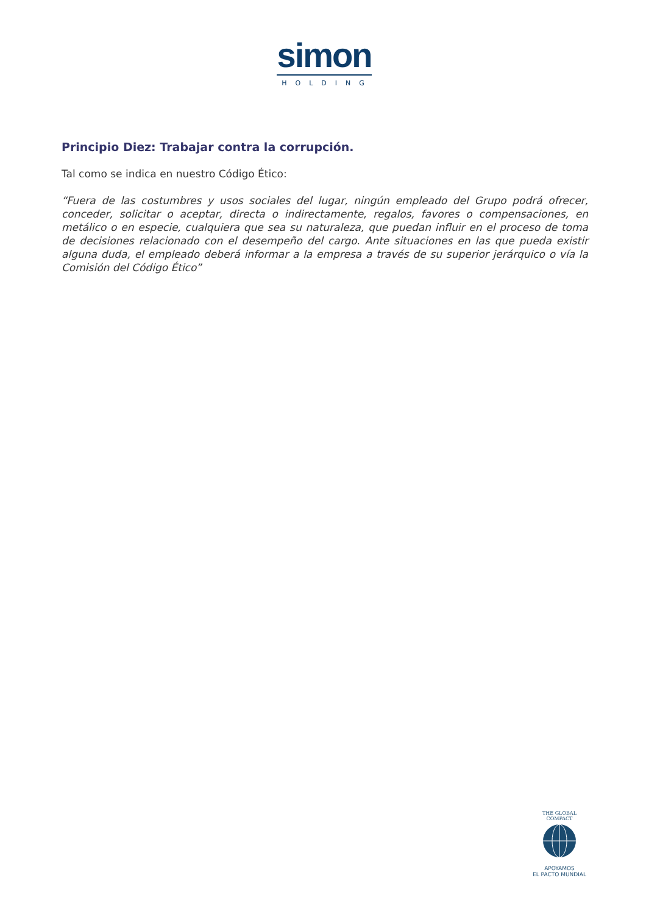simon
HOLDING
Principio Diez: Trabajar contra la corrupción.
Tal como se indica en nuestro Código Ético:
“Fuera de las costumbres y usos sociales del lugar, ningún empleado del Grupo podrá ofrecer, conceder, solicitar o aceptar, directa o indirectamente, regalos, favores o compensaciones, en metálico o en especie, cualquiera que sea su naturaleza, que puedan influir en el proceso de toma de decisiones relacionado con el desempeño del cargo. Ante situaciones en las que pueda existir alguna duda, el empleado deberá informar a la empresa a través de su superior jerárquico o vía la Comisión del Código Ético”
THE GLOBAL COMPACT
APOYAMOS
EL PACTO MUNDIAL